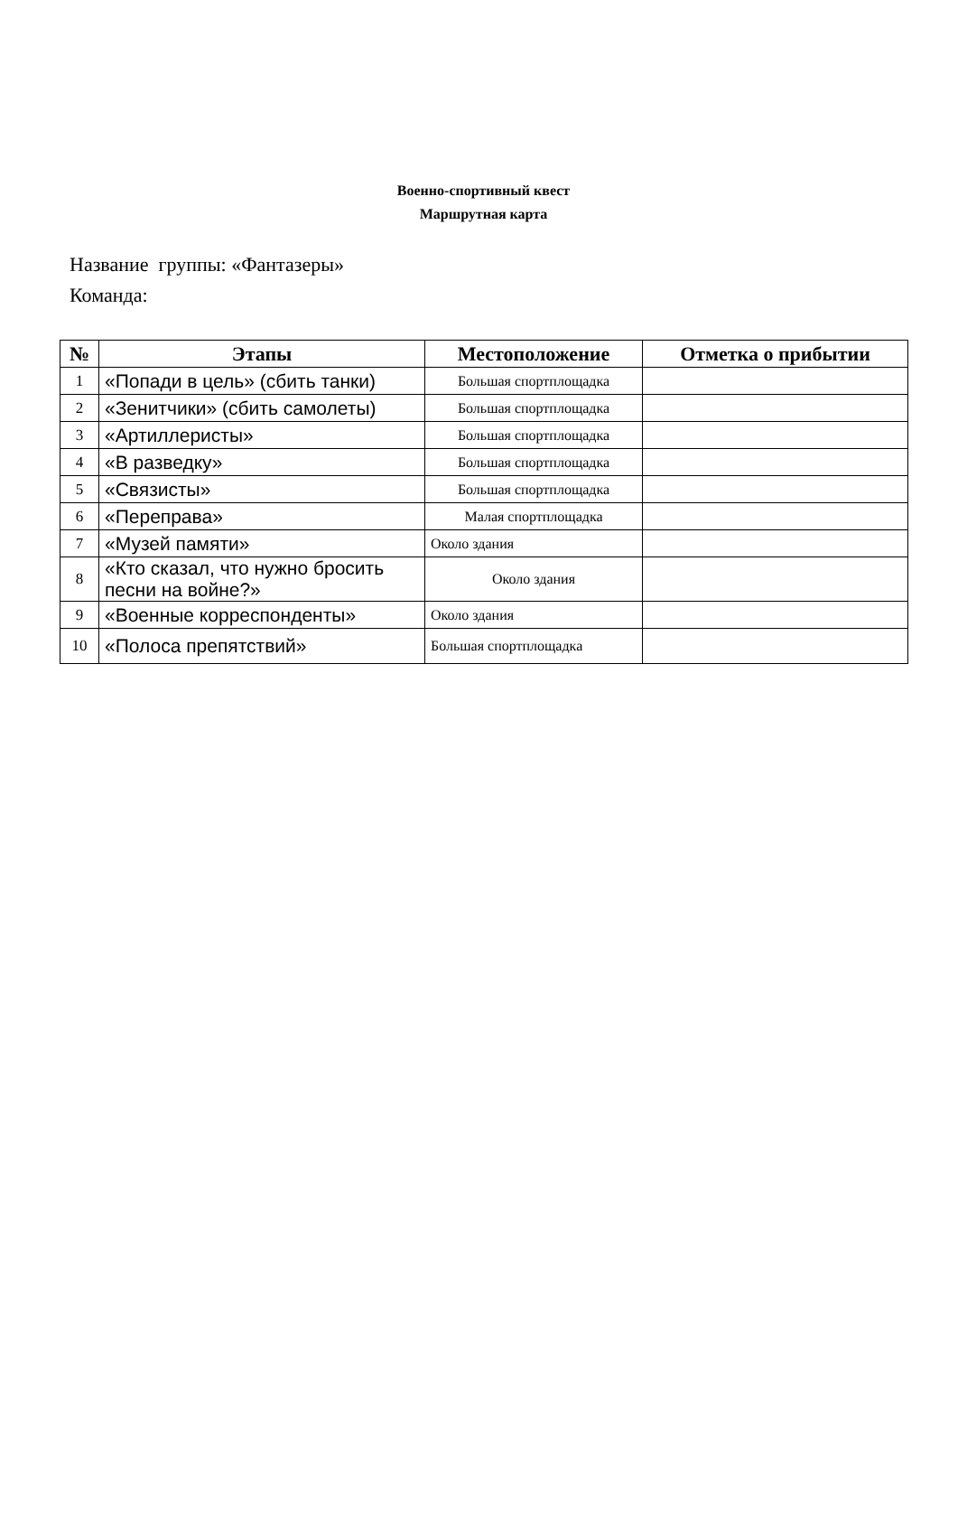Военно-спортивный квест
Маршрутная карта
Название группы: «Фантазеры»
Команда:
| № | Этапы | Местоположение | Отметка о прибытии |
| --- | --- | --- | --- |
| 1 | «Попади в цель» (сбить танки) | Большая спортплощадка | |
| 2 | «Зенитчики» (сбить самолеты) | Большая спортплощадка | |
| 3 | «Артиллеристы» | Большая спортплощадка | |
| 4 | «В разведку» | Большая спортплощадка | |
| 5 | «Связисты» | Большая спортплощадка | |
| 6 | «Переправа» | Малая спортплощадка | |
| 7 | «Музей памяти» | Около здания | |
| 8 | «Кто сказал, что нужно бросить песни на войне?» | Около здания | |
| 9 | «Военные корреспонденты» | Около здания | |
| 10 | «Полоса препятствий» | Большая спортплощадка | |